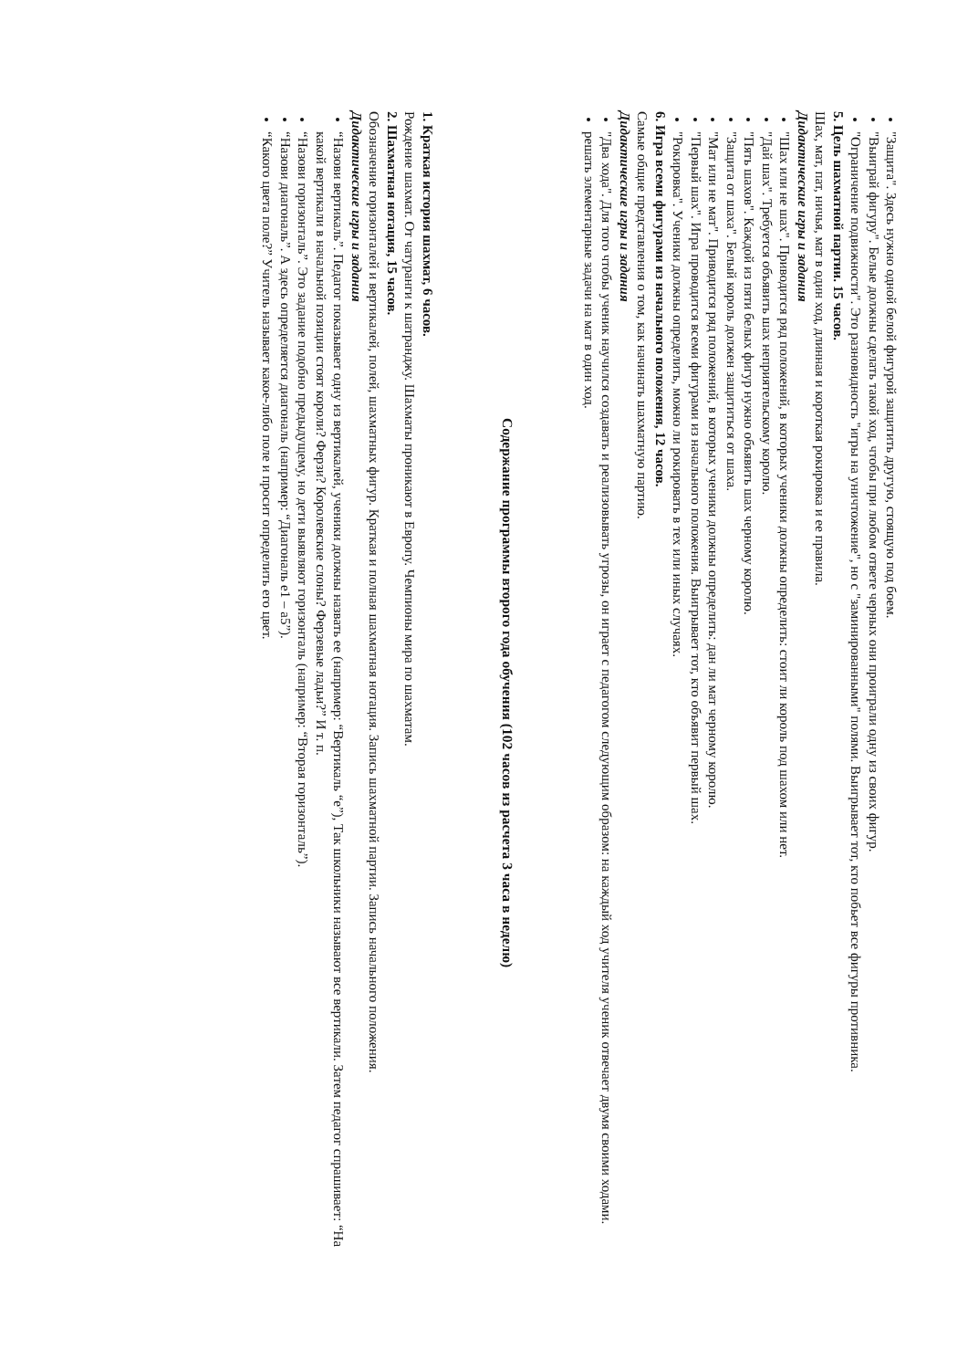"Защита". Здесь нужно одной белой фигурой защитить другую, стоящую под боем.
"Выиграй фигуру". Белые должны сделать такой ход, чтобы при любом ответе черных они проиграли одну из своих фигур.
"Ограничение подвижности". Это разновидность "игры на уничтожение", но с "заминированными" полями. Выигрывает тот, кто побьет все фигуры противника.
5. Цель шахматной партии. 15 часов.
Шах, мат, пат, ничья, мат в один ход, длинная и короткая рокировка и ее правила.
Дидактические игры и задания
"Шах или не шах". Приводится ряд положений, в которых ученики должны определить: стоит ли король под шахом или нет.
"Дай шах". Требуется объявить шах неприятельскому королю.
"Пять шахов". Каждой из пяти белых фигур нужно объявить шах черному королю.
"Защита от шаха". Белый король должен защититься от шаха.
"Мат или не мат". Приводится ряд положений, в которых ученики должны определить: дан ли мат черному королю.
"Первый шах". Игра проводится всеми фигурами из начального положения. Выигрывает тот, кто объявит первый шах.
"Рокировка". Ученики должны определить, можно ли рокировать в тех или иных случаях.
6. Игра всеми фигурами из начального положения, 12 часов.
Самые общие представления о том, как начинать шахматную партию.
Дидактические игры и задания
"Два хода". Для того чтобы ученик научился создавать и реализовывать угрозы, он играет с педагогом следующим образом: на каждый ход учителя ученик отвечает двумя своими ходами.
решать элементарные задачи на мат в один ход.
Содержание программы второго года обучения (102 часов из расчета 3 часа в неделю)
1. Краткая история шахмат, 6 часов.
Рождение шахмат. От чатуранги к шатранджу. Шахматы проникают в Европу. Чемпионы мира по шахматам.
2. Шахматная нотация, 15 часов.
Обозначение горизонталей и вертикалей, полей, шахматных фигур. Краткая и полная шахматная нотация. Запись шахматной партии. Запись начального положения.
Дидактические игры и задания
“Назови вертикаль”. Педагог показывает одну из вертикалей, ученики должны назвать ее (например: “Вертикаль “е”), Так школьники называют все вертикали. Затем педагог спрашивает: “На какой вертикали в начальной позиции стоят короли? Ферзи? Королевские слоны? Ферзевые ладьи?” И т. п.
“Назови горизонталь”. Это задание подобно предыдущему, но дети выявляют горизонталь (например: “Вторая горизонталь”).
“Назови диагональ”. А здесь определяется диагональ (например: “Диагональ е1 – а5”).
“Какого цвета поле?” Учитель называет какое-либо поле и просит определить его цвет.